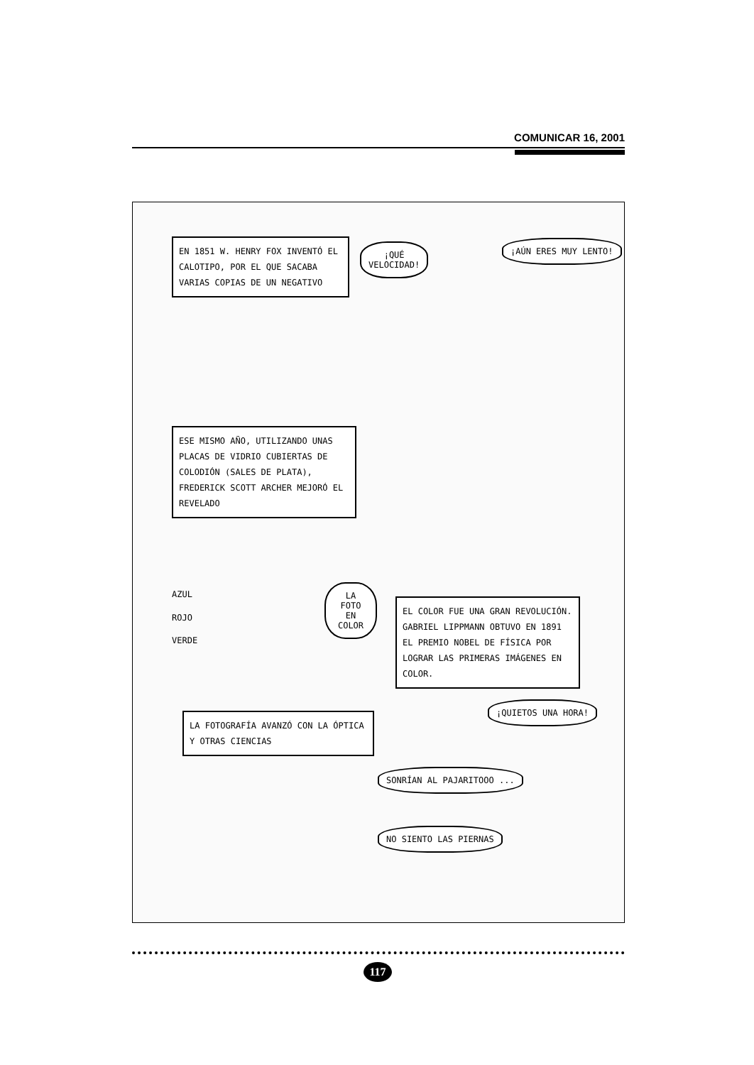COMUNICAR 16, 2001
EN 1851 W. HENRY FOX INVENTÓ EL CALOTIPO, POR EL QUE SACABA VARIAS COPIAS DE UN NEGATIVO
¡QUÉ
VELOCIDAD!
¡AÚN ERES MUY LENTO!
ESE MISMO AÑO, UTILIZANDO UNAS PLACAS DE VIDRIO CUBIERTAS DE COLODIÓN (SALES DE PLATA), FREDERICK SCOTT ARCHER MEJORÓ EL REVELADO
AZUL
ROJO
VERDE
LA FOTO EN COLOR
EL COLOR FUE UNA GRAN REVOLUCIÓN. GABRIEL LIPPMANN OBTUVO EN 1891 EL PREMIO NOBEL DE FÍSICA POR LOGRAR LAS PRIMERAS IMÁGENES EN COLOR.
LA FOTOGRAFÍA AVANZÓ CON LA ÓPTICA Y OTRAS CIENCIAS
¡QUIETOS UNA HORA!
SONRÍAN AL PAJARITOOO ...
NO SIENTO LAS PIERNAS
117